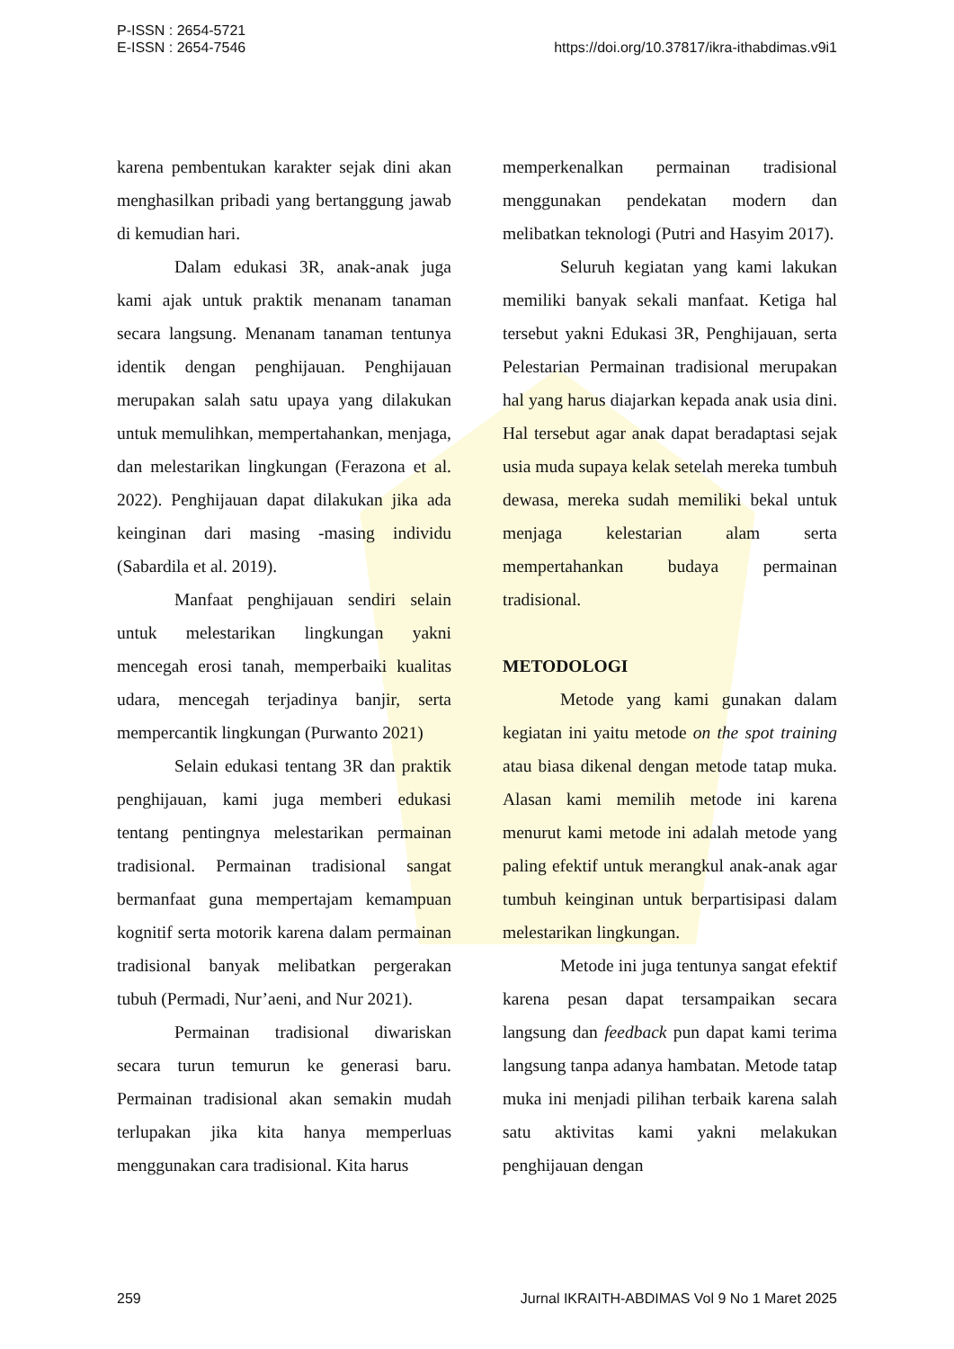P-ISSN : 2654-5721
E-ISSN : 2654-7546
https://doi.org/10.37817/ikra-ithabdimas.v9i1
karena pembentukan karakter sejak dini akan menghasilkan pribadi yang bertanggung jawab di kemudian hari.
Dalam edukasi 3R, anak-anak juga kami ajak untuk praktik menanam tanaman secara langsung. Menanam tanaman tentunya identik dengan penghijauan. Penghijauan merupakan salah satu upaya yang dilakukan untuk memulihkan, mempertahankan, menjaga, dan melestarikan lingkungan (Ferazona et al. 2022). Penghijauan dapat dilakukan jika ada keinginan dari masing -masing individu (Sabardila et al. 2019).
Manfaat penghijauan sendiri selain untuk melestarikan lingkungan yakni mencegah erosi tanah, memperbaiki kualitas udara, mencegah terjadinya banjir, serta mempercantik lingkungan (Purwanto 2021)
Selain edukasi tentang 3R dan praktik penghijauan, kami juga memberi edukasi tentang pentingnya melestarikan permainan tradisional. Permainan tradisional sangat bermanfaat guna mempertajam kemampuan kognitif serta motorik karena dalam permainan tradisional banyak melibatkan pergerakan tubuh (Permadi, Nur’aeni, and Nur 2021).
Permainan tradisional diwariskan secara turun temurun ke generasi baru. Permainan tradisional akan semakin mudah terlupakan jika kita hanya memperluas menggunakan cara tradisional. Kita harus
memperkenalkan permainan tradisional menggunakan pendekatan modern dan melibatkan teknologi (Putri and Hasyim 2017).
Seluruh kegiatan yang kami lakukan memiliki banyak sekali manfaat. Ketiga hal tersebut yakni Edukasi 3R, Penghijauan, serta Pelestarian Permainan tradisional merupakan hal yang harus diajarkan kepada anak usia dini. Hal tersebut agar anak dapat beradaptasi sejak usia muda supaya kelak setelah mereka tumbuh dewasa, mereka sudah memiliki bekal untuk menjaga kelestarian alam serta mempertahankan budaya permainan tradisional.
METODOLOGI
Metode yang kami gunakan dalam kegiatan ini yaitu metode on the spot training atau biasa dikenal dengan metode tatap muka. Alasan kami memilih metode ini karena menurut kami metode ini adalah metode yang paling efektif untuk merangkul anak-anak agar tumbuh keinginan untuk berpartisipasi dalam melestarikan lingkungan.
Metode ini juga tentunya sangat efektif karena pesan dapat tersampaikan secara langsung dan feedback pun dapat kami terima langsung tanpa adanya hambatan. Metode tatap muka ini menjadi pilihan terbaik karena salah satu aktivitas kami yakni melakukan penghijauan dengan
259 Jurnal IKRAITH-ABDIMAS Vol 9 No 1 Maret 2025